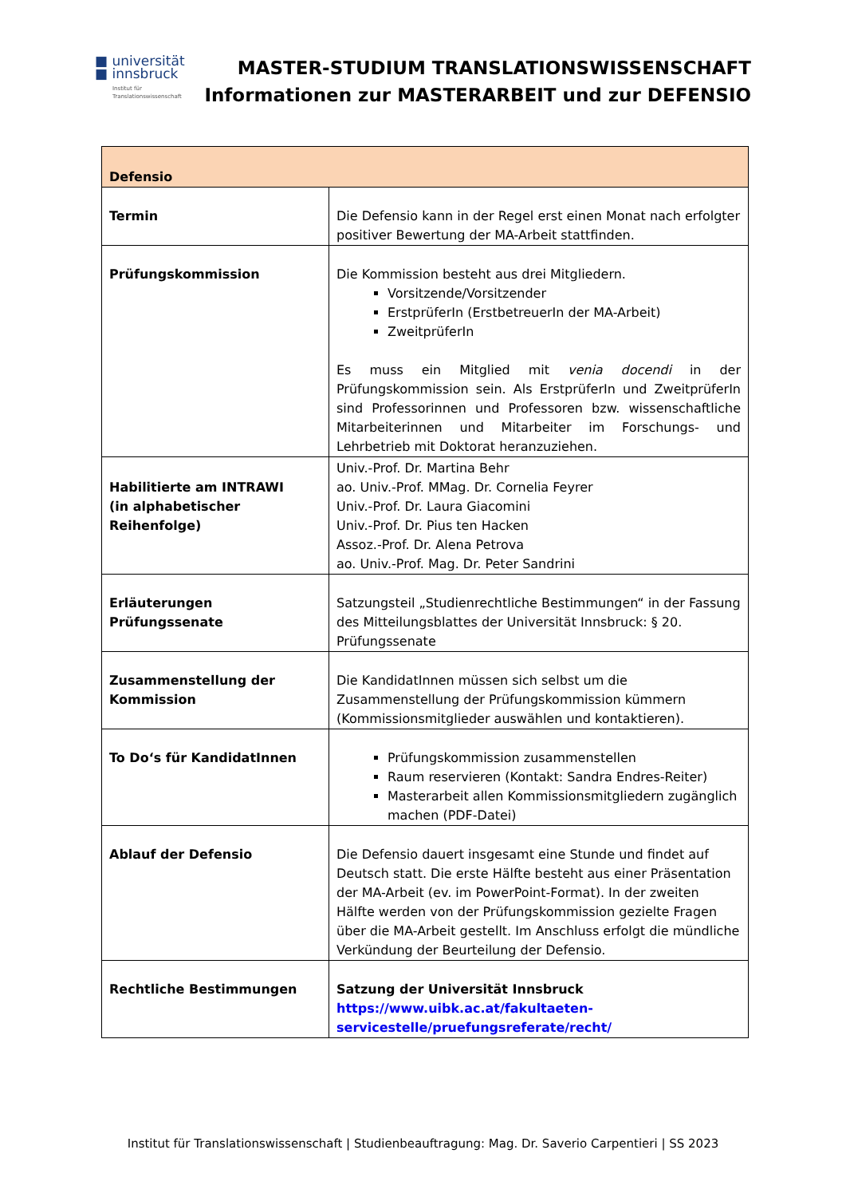■ universität
■ innsbruck
Institut für
Translationswissenschaft
MASTER-STUDIUM TRANSLATIONSWISSENSCHAFT
Informationen zur MASTERARBEIT und zur DEFENSIO
| Defensio | |
| --- | --- |
| Termin | Die Defensio kann in der Regel erst einen Monat nach erfolgter positiver Bewertung der MA-Arbeit stattfinden. |
| Prüfungskommission | Die Kommission besteht aus drei Mitgliedern. Vorsitzende/Vorsitzender ErstprüferIn (ErstbetreuerIn der MA-Arbeit) ZweitprüferIn Es muss ein Mitglied mit venia docendi in der Prüfungskommission sein. Als ErstprüferIn und ZweitprüferIn sind Professorinnen und Professoren bzw. wissenschaftliche Mitarbeiterinnen und Mitarbeiter im Forschungs- und Lehrbetrieb mit Doktorat heranzuziehen. |
| Habilitierte am INTRAWI (in alphabetischer Reihenfolge) | Univ.-Prof. Dr. Martina Behr ao. Univ.-Prof. MMag. Dr. Cornelia Feyrer Univ.-Prof. Dr. Laura Giacomini Univ.-Prof. Dr. Pius ten Hacken Assoz.-Prof. Dr. Alena Petrova ao. Univ.-Prof. Mag. Dr. Peter Sandrini |
| Erläuterungen Prüfungssenate | Satzungsteil „Studienrechtliche Bestimmungen“ in der Fassung des Mitteilungsblattes der Universität Innsbruck: § 20. Prüfungssenate |
| Zusammenstellung der Kommission | Die KandidatInnen müssen sich selbst um die Zusammenstellung der Prüfungskommission kümmern (Kommissionsmitglieder auswählen und kontaktieren). |
| To Do‘s für KandidatInnen | Prüfungskommission zusammenstellen Raum reservieren (Kontakt: Sandra Endres-Reiter) Masterarbeit allen Kommissionsmitgliedern zugänglich machen (PDF-Datei) |
| Ablauf der Defensio | Die Defensio dauert insgesamt eine Stunde und findet auf Deutsch statt. Die erste Hälfte besteht aus einer Präsentation der MA-Arbeit (ev. im PowerPoint-Format). In der zweiten Hälfte werden von der Prüfungskommission gezielte Fragen über die MA-Arbeit gestellt. Im Anschluss erfolgt die mündliche Verkündung der Beurteilung der Defensio. |
| Rechtliche Bestimmungen | Satzung der Universität Innsbruck https://www.uibk.ac.at/fakultaeten-servicestelle/pruefungsreferate/recht/ |
Institut für Translationswissenschaft | Studienbeauftragung: Mag. Dr. Saverio Carpentieri | SS 2023